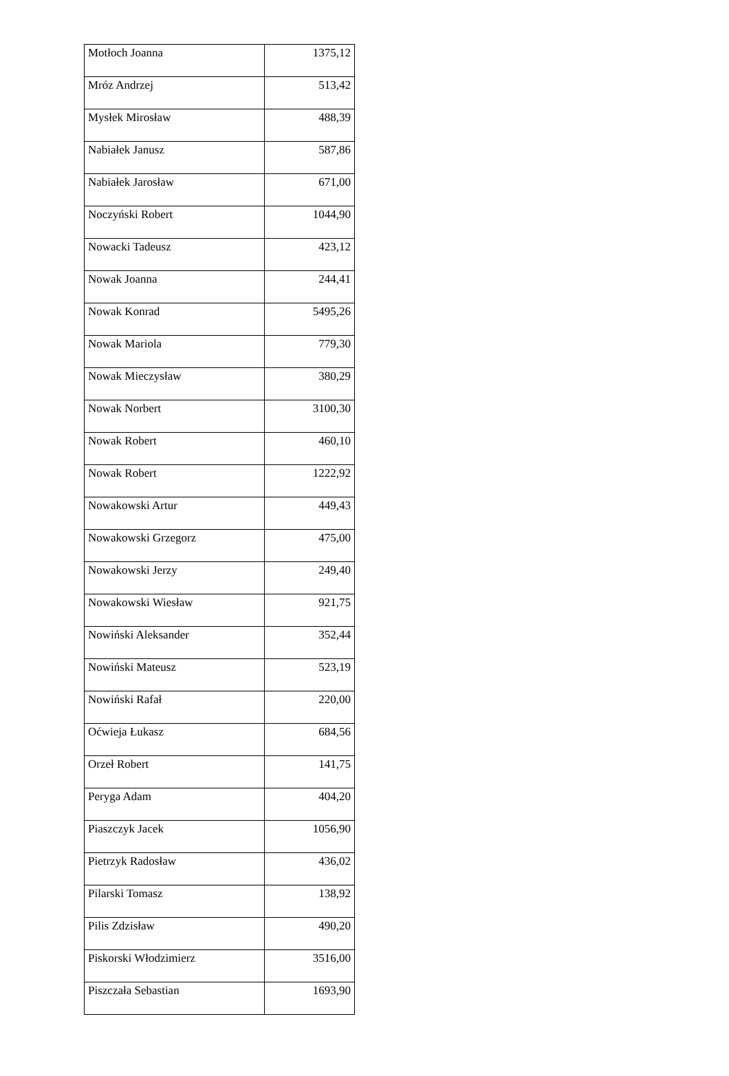| Motłoch Joanna | 1375,12 |
| Mróz Andrzej | 513,42 |
| Mysłek Mirosław | 488,39 |
| Nabiałek Janusz | 587,86 |
| Nabiałek Jarosław | 671,00 |
| Noczyński Robert | 1044,90 |
| Nowacki Tadeusz | 423,12 |
| Nowak Joanna | 244,41 |
| Nowak Konrad | 5495,26 |
| Nowak Mariola | 779,30 |
| Nowak Mieczysław | 380,29 |
| Nowak Norbert | 3100,30 |
| Nowak Robert | 460,10 |
| Nowak Robert | 1222,92 |
| Nowakowski Artur | 449,43 |
| Nowakowski Grzegorz | 475,00 |
| Nowakowski Jerzy | 249,40 |
| Nowakowski Wiesław | 921,75 |
| Nowiński Aleksander | 352,44 |
| Nowiński Mateusz | 523,19 |
| Nowiński Rafał | 220,00 |
| Oćwieja Łukasz | 684,56 |
| Orzeł Robert | 141,75 |
| Peryga Adam | 404,20 |
| Piaszczyk Jacek | 1056,90 |
| Pietrzyk Radosław | 436,02 |
| Pilarski Tomasz | 138,92 |
| Pilis Zdzisław | 490,20 |
| Piskorski Włodzimierz | 3516,00 |
| Piszczała Sebastian | 1693,90 |